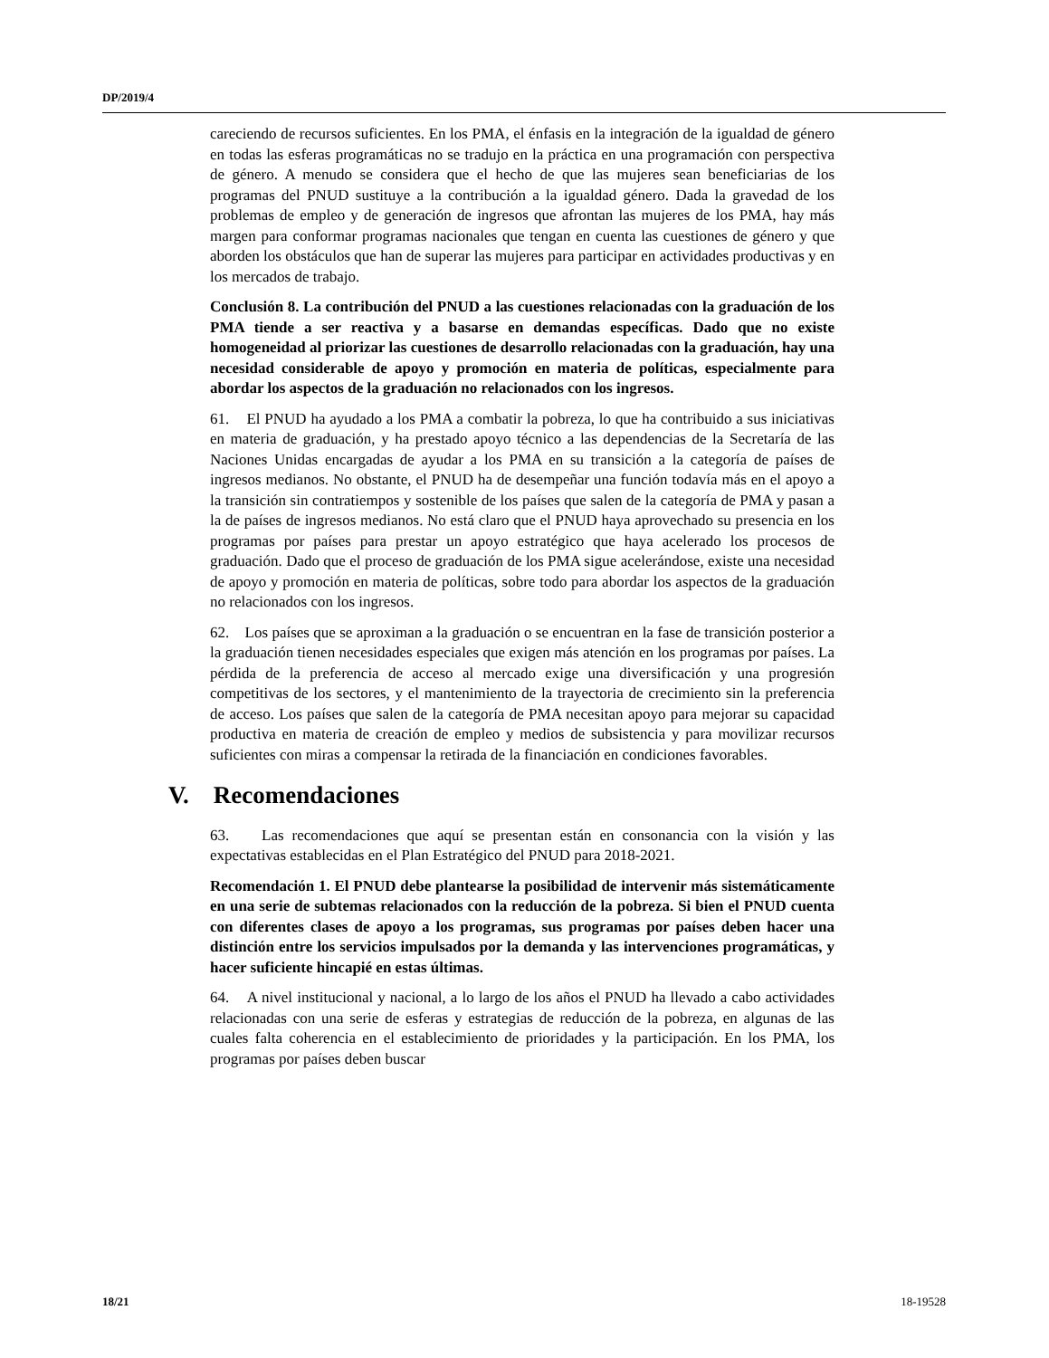DP/2019/4
careciendo de recursos suficientes. En los PMA, el énfasis en la integración de la igualdad de género en todas las esferas programáticas no se tradujo en la práctica en una programación con perspectiva de género. A menudo se considera que el hecho de que las mujeres sean beneficiarias de los programas del PNUD sustituye a la contribución a la igualdad género. Dada la gravedad de los problemas de empleo y de generación de ingresos que afrontan las mujeres de los PMA, hay más margen para conformar programas nacionales que tengan en cuenta las cuestiones de género y que aborden los obstáculos que han de superar las mujeres para participar en actividades productivas y en los mercados de trabajo.
Conclusión 8. La contribución del PNUD a las cuestiones relacionadas con la graduación de los PMA tiende a ser reactiva y a basarse en demandas específicas. Dado que no existe homogeneidad al priorizar las cuestiones de desarrollo relacionadas con la graduación, hay una necesidad considerable de apoyo y promoción en materia de políticas, especialmente para abordar los aspectos de la graduación no relacionados con los ingresos.
61. El PNUD ha ayudado a los PMA a combatir la pobreza, lo que ha contribuido a sus iniciativas en materia de graduación, y ha prestado apoyo técnico a las dependencias de la Secretaría de las Naciones Unidas encargadas de ayudar a los PMA en su transición a la categoría de países de ingresos medianos. No obstante, el PNUD ha de desempeñar una función todavía más en el apoyo a la transición sin contratiempos y sostenible de los países que salen de la categoría de PMA y pasan a la de países de ingresos medianos. No está claro que el PNUD haya aprovechado su presencia en los programas por países para prestar un apoyo estratégico que haya acelerado los procesos de graduación. Dado que el proceso de graduación de los PMA sigue acelerándose, existe una necesidad de apoyo y promoción en materia de políticas, sobre todo para abordar los aspectos de la graduación no relacionados con los ingresos.
62. Los países que se aproximan a la graduación o se encuentran en la fase de transición posterior a la graduación tienen necesidades especiales que exigen más atención en los programas por países. La pérdida de la preferencia de acceso al mercado exige una diversificación y una progresión competitivas de los sectores, y el mantenimiento de la trayectoria de crecimiento sin la preferencia de acceso. Los países que salen de la categoría de PMA necesitan apoyo para mejorar su capacidad productiva en materia de creación de empleo y medios de subsistencia y para movilizar recursos suficientes con miras a compensar la retirada de la financiación en condiciones favorables.
V. Recomendaciones
63. Las recomendaciones que aquí se presentan están en consonancia con la visión y las expectativas establecidas en el Plan Estratégico del PNUD para 2018-2021.
Recomendación 1. El PNUD debe plantearse la posibilidad de intervenir más sistemáticamente en una serie de subtemas relacionados con la reducción de la pobreza. Si bien el PNUD cuenta con diferentes clases de apoyo a los programas, sus programas por países deben hacer una distinción entre los servicios impulsados por la demanda y las intervenciones programáticas, y hacer suficiente hincapié en estas últimas.
64. A nivel institucional y nacional, a lo largo de los años el PNUD ha llevado a cabo actividades relacionadas con una serie de esferas y estrategias de reducción de la pobreza, en algunas de las cuales falta coherencia en el establecimiento de prioridades y la participación. En los PMA, los programas por países deben buscar
18/21 18-19528